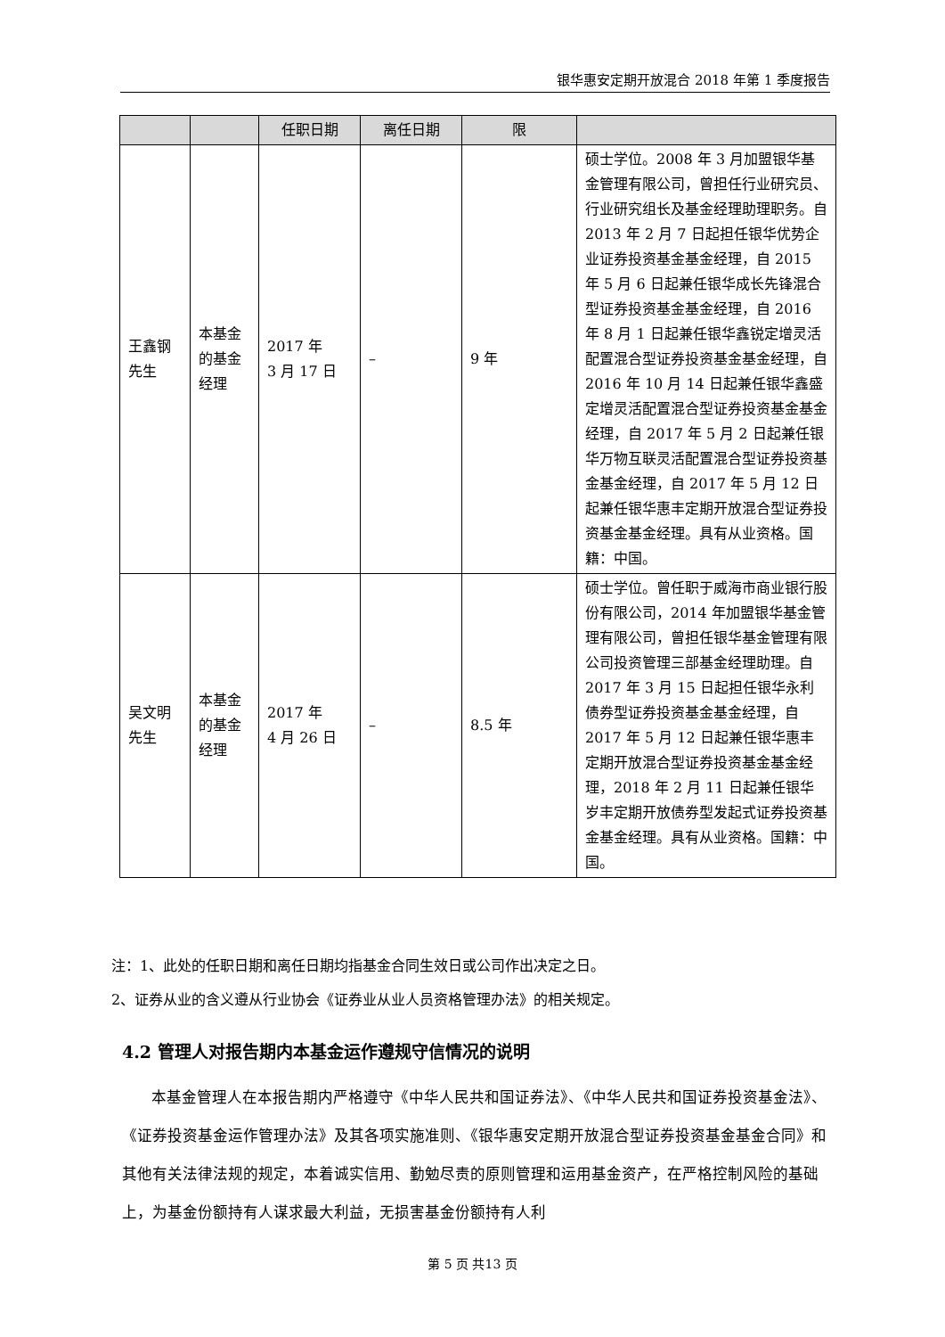银华惠安定期开放混合 2018 年第 1 季度报告
| | | 任职日期 | 离任日期 | 限 | |
| --- | --- | --- | --- | --- | --- |
| 王鑫钢先生 | 本基金的基金经理 | 2017 年 3 月 17 日 | – | 9 年 | 硕士学位。2008 年 3 月加盟银华基金管理有限公司，曾担任行业研究员、行业研究组长及基金经理助理职务。自 2013 年 2 月 7 日起担任银华优势企业证券投资基金基金经理，自 2015 年 5 月 6 日起兼任银华成长先锋混合型证券投资基金基金经理，自 2016 年 8 月 1 日起兼任银华鑫锐定增灵活配置混合型证券投资基金基金经理，自 2016 年 10 月 14 日起兼任银华鑫盛定增灵活配置混合型证券投资基金基金经理，自 2017 年 5 月 2 日起兼任银华万物互联灵活配置混合型证券投资基金基金经理，自 2017 年 5 月 12 日起兼任银华惠丰定期开放混合型证券投资基金基金经理。具有从业资格。国籍：中国。 |
| 吴文明先生 | 本基金的基金经理 | 2017 年 4 月 26 日 | – | 8.5 年 | 硕士学位。曾任职于威海市商业银行股份有限公司，2014 年加盟银华基金管理有限公司，曾担任银华基金管理有限公司投资管理三部基金经理助理。自 2017 年 3 月 15 日起担任银华永利债券型证券投资基金基金经理，自 2017 年 5 月 12 日起兼任银华惠丰定期开放混合型证券投资基金基金经理，2018 年 2 月 11 日起兼任银华岁丰定期开放债券型发起式证券投资基金基金经理。具有从业资格。国籍：中国。 |
注：1、此处的任职日期和离任日期均指基金合同生效日或公司作出决定之日。
2、证券从业的含义遵从行业协会《证券业从业人员资格管理办法》的相关规定。
4.2 管理人对报告期内本基金运作遵规守信情况的说明
本基金管理人在本报告期内严格遵守《中华人民共和国证券法》、《中华人民共和国证券投资基金法》、《证券投资基金运作管理办法》及其各项实施准则、《银华惠安定期开放混合型证券投资基金基金合同》和其他有关法律法规的规定，本着诚实信用、勤勉尽责的原则管理和运用基金资产，在严格控制风险的基础上，为基金份额持有人谋求最大利益，无损害基金份额持有人利
第 5 页 共13 页